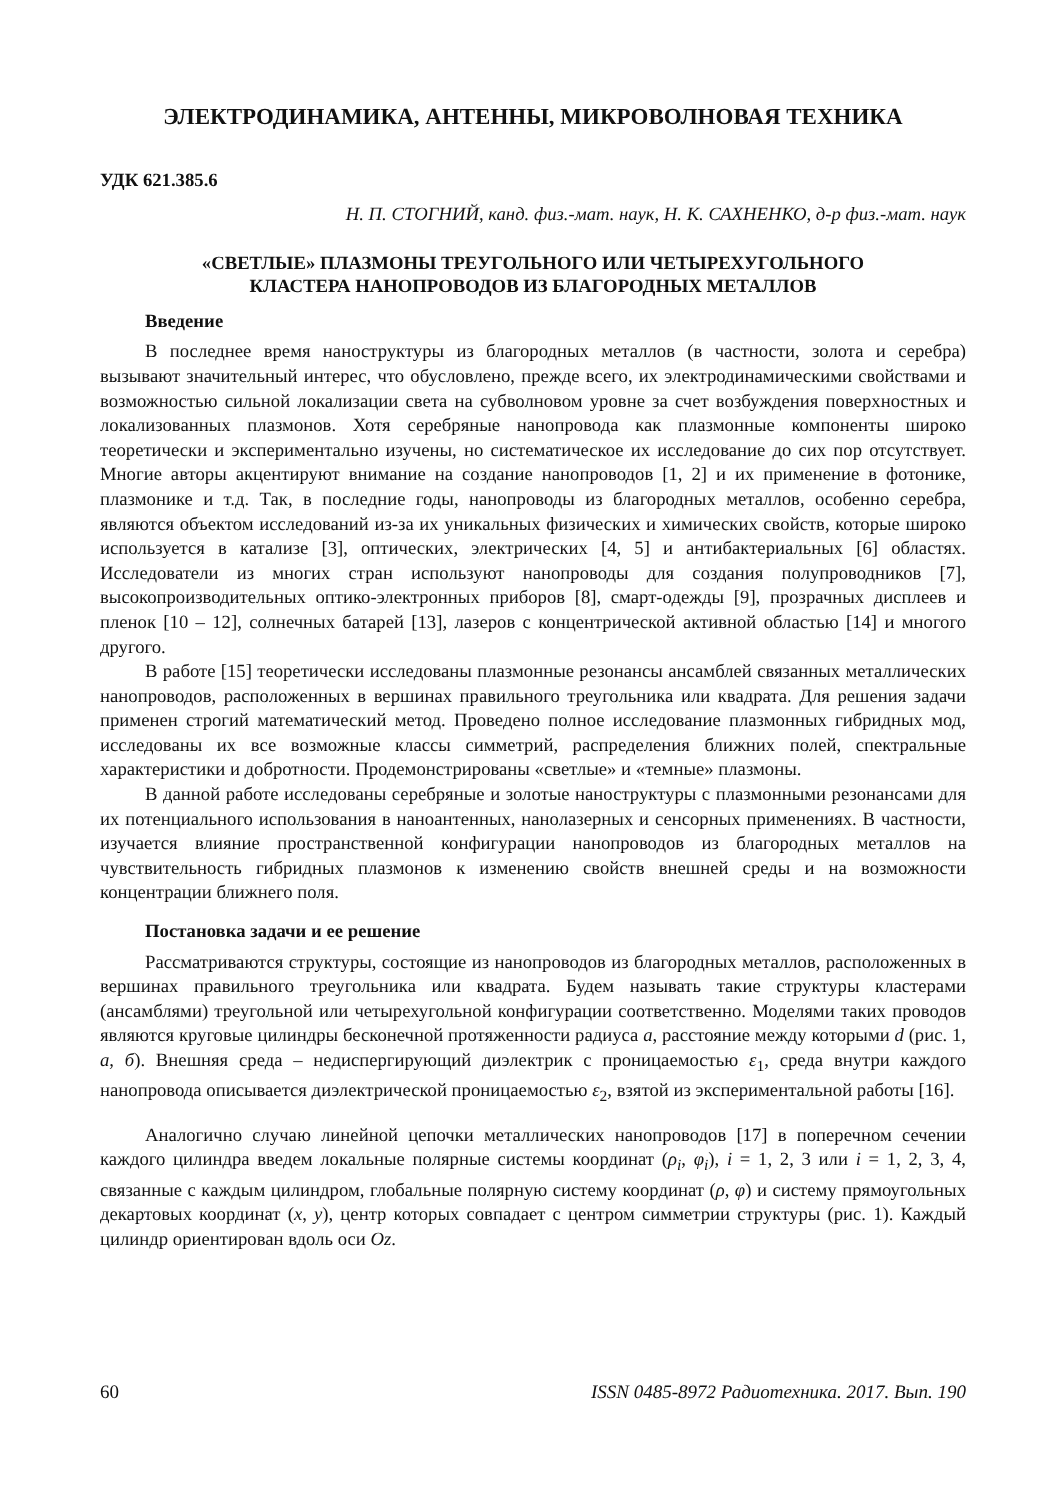ЭЛЕКТРОДИНАМИКА, АНТЕННЫ, МИКРОВОЛНОВАЯ ТЕХНИКА
УДК 621.385.6
Н. П. СТОГНИЙ, канд. физ.-мат. наук, Н. К. САХНЕНКО, д-р физ.-мат. наук
«СВЕТЛЫЕ» ПЛАЗМОНЫ ТРЕУГОЛЬНОГО ИЛИ ЧЕТЫРЕХУГОЛЬНОГО
КЛАСТЕРА НАНОПРОВОДОВ ИЗ БЛАГОРОДНЫХ МЕТАЛЛОВ
Введение
В последнее время наноструктуры из благородных металлов (в частности, золота и серебра) вызывают значительный интерес, что обусловлено, прежде всего, их электродинамическими свойствами и возможностью сильной локализации света на субволновом уровне за счет возбуждения поверхностных и локализованных плазмонов. Хотя серебряные нанопровода как плазмонные компоненты широко теоретически и экспериментально изучены, но систематическое их исследование до сих пор отсутствует. Многие авторы акцентируют внимание на создание нанопроводов [1, 2] и их применение в фотонике, плазмонике и т.д. Так, в последние годы, нанопроводы из благородных металлов, особенно серебра, являются объектом исследований из-за их уникальных физических и химических свойств, которые широко используется в катализе [3], оптических, электрических [4, 5] и антибактериальных [6] областях. Исследователи из многих стран используют нанопроводы для создания полупроводников [7], высокопроизводительных оптико-электронных приборов [8], смарт-одежды [9], прозрачных дисплеев и пленок [10 – 12], солнечных батарей [13], лазеров с концентрической активной областью [14] и многого другого.
В работе [15] теоретически исследованы плазмонные резонансы ансамблей связанных металлических нанопроводов, расположенных в вершинах правильного треугольника или квадрата. Для решения задачи применен строгий математический метод. Проведено полное исследование плазмонных гибридных мод, исследованы их все возможные классы симметрий, распределения ближних полей, спектральные характеристики и добротности. Продемонстрированы «светлые» и «темные» плазмоны.
В данной работе исследованы серебряные и золотые наноструктуры с плазмонными резонансами для их потенциального использования в наноантенных, нанолазерных и сенсорных применениях. В частности, изучается влияние пространственной конфигурации нанопроводов из благородных металлов на чувствительность гибридных плазмонов к изменению свойств внешней среды и на возможности концентрации ближнего поля.
Постановка задачи и ее решение
Рассматриваются структуры, состоящие из нанопроводов из благородных металлов, расположенных в вершинах правильного треугольника или квадрата. Будем называть такие структуры кластерами (ансамблями) треугольной или четырехугольной конфигурации соответственно. Моделями таких проводов являются круговые цилиндры бесконечной протяженности радиуса a, расстояние между которыми d (рис. 1, а, б). Внешняя среда – недиспергирующий диэлектрик с проницаемостью ε<sub>1</sub>, среда внутри каждого нанопровода описывается диэлектрической проницаемостью ε<sub>2</sub>, взятой из экспериментальной работы [16].
Аналогично случаю линейной цепочки металлических нанопроводов [17] в поперечном сечении каждого цилиндра введем локальные полярные системы координат (ρ<sub>i</sub>, φ<sub>i</sub>), i = 1, 2, 3 или i = 1, 2, 3, 4, связанные с каждым цилиндром, глобальные полярную систему координат (ρ, φ) и систему прямоугольных декартовых координат (x, y), центр которых совпадает с центром симметрии структуры (рис. 1). Каждый цилиндр ориентирован вдоль оси Oz.
60 ISSN 0485-8972 Радиотехника. 2017. Вып. 190